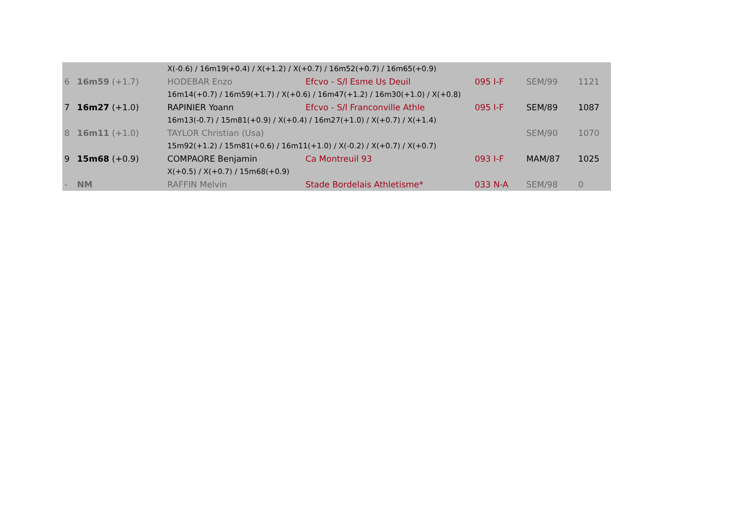| | | X(-0.6) / 16m19(+0.4) / X(+1.2) / X(+0.7) / 16m52(+0.7) / 16m65(+0.9) | | | | |
| 6 | 16m59 (+1.7) | HODEBAR Enzo | Efcvo - S/l Esme Us Deuil | 095 I-F | SEM/99 | 1121 |
| | | 16m14(+0.7) / 16m59(+1.7) / X(+0.6) / 16m47(+1.2) / 16m30(+1.0) / X(+0.8) | | | | |
| 7 | 16m27 (+1.0) | RAPINIER Yoann | Efcvo - S/l Franconville Athle | 095 I-F | SEM/89 | 1087 |
| | | 16m13(-0.7) / 15m81(+0.9) / X(+0.4) / 16m27(+1.0) / X(+0.7) / X(+1.4) | | | | |
| 8 | 16m11 (+1.0) | TAYLOR Christian (Usa) | | | SEM/90 | 1070 |
| | | 15m92(+1.2) / 15m81(+0.6) / 16m11(+1.0) / X(-0.2) / X(+0.7) / X(+0.7) | | | | |
| 9 | 15m68 (+0.9) | COMPAORE Benjamin | Ca Montreuil 93 | 093 I-F | MAM/87 | 1025 |
| | | X(+0.5) / X(+0.7) / 15m68(+0.9) | | | | |
| - | NM | RAFFIN Melvin | Stade Bordelais Athletisme* | 033 N-A | SEM/98 | 0 |